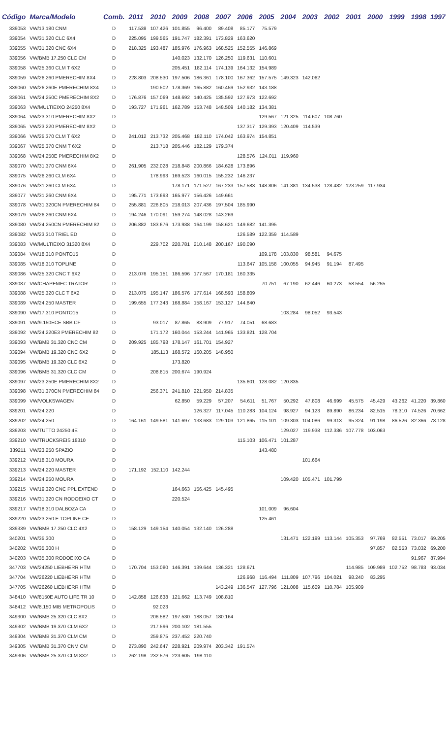| Código | Marca/Modelo | Comb. | 2011 | 2010 | 2009 | 2008 | 2007 | 2006 | 2005 | 2004 | 2003 | 2002 | 2001 | 2000 | 1999 | 1998 | 1997 |
| --- | --- | --- | --- | --- | --- | --- | --- | --- | --- | --- | --- | --- | --- | --- | --- | --- | --- |
| 339053 | VW/13.180 CNM | D | 117.538 | 107.426 | 101.855 | 96.400 | 89.408 | 85.177 | 75.579 | | | | | | | | |
| 339054 | VW/31.320 CLC 6X4 | D | 225.095 | 199.565 | 191.747 | 182.391 | 173.829 | 163.620 | | | | | | | | | |
| 339055 | VW/31.320 CNC 6X4 | D | 218.325 | 193.487 | 185.976 | 176.963 | 168.525 | 152.555 | 146.869 | | | | | | | | |
| 339056 | VW/BMB 17.250 CLC CM | D | | | 140.023 | 132.170 | 126.250 | 119.631 | 110.601 | | | | | | | | |
| 339058 | VW/25.360 CLM T 6X2 | D | | | 205.451 | 182.114 | 174.139 | 164.132 | 154.989 | | | | | | | | |
| 339059 | VW/26.260 PMERECHIM 8X4 | D | 228.803 | 208.530 | 197.506 | 186.361 | 178.100 | 167.362 | 157.575 | 149.323 | 142.062 | | | | | | |
| 339060 | VW/26.260E PMERECHIM 8X4 | D | | 190.502 | 178.369 | 165.882 | 160.459 | 152.932 | 143.188 | | | | | | | | |
| 339061 | VW/24.250C PMERECHIM 8X2 | D | 176.876 | 157.069 | 148.692 | 140.425 | 135.592 | 127.973 | 122.692 | | | | | | | | |
| 339063 | VW/MULTIEIXO 24250 8X4 | D | 193.727 | 171.961 | 162.789 | 153.748 | 148.509 | 140.182 | 134.381 | | | | | | | | |
| 339064 | VW/23.310 PMERECHIM 8X2 | D | | | | | | | 129.567 | 121.325 | 114.607 | 108.760 | | | | | |
| 339065 | VW/23.220 PMERECHIM 8X2 | D | | | | | | 137.317 | 129.393 | 120.409 | 114.539 | | | | | | |
| 339066 | VW/25.370 CLM T 6X2 | D | 241.012 | 213.732 | 205.468 | 182.110 | 174.042 | 163.974 | 154.851 | | | | | | | | |
| 339067 | VW/25.370 CNM T 6X2 | D | | 213.718 | 205.446 | 182.129 | 179.374 | | | | | | | | | | |
| 339068 | VW/24.250E PMERECHIM 8X2 | D | | | | | | 128.576 | 124.011 | 119.960 | | | | | | | |
| 339070 | VW/31.370 CNM 6X4 | D | 261.905 | 232.028 | 218.848 | 200.866 | 184.628 | 173.896 | | | | | | | | | |
| 339075 | VW/26.260 CLM 6X4 | D | | 178.993 | 169.523 | 160.015 | 155.232 | 146.237 | | | | | | | | | |
| 339076 | VW/31.260 CLM 6X4 | D | | | 178.171 | 171.527 | 167.233 | 157.583 | 148.806 | 141.381 | 134.538 | 128.482 | 123.259 | 117.934 | | | |
| 339077 | VW/31.260 CNM 6X4 | D | 195.771 | 173.693 | 165.977 | 156.426 | 149.661 | | | | | | | | | | |
| 339078 | VW/31.320CN PMERECHIM 84 | D | 255.881 | 226.805 | 218.013 | 207.436 | 197.504 | 185.990 | | | | | | | | | |
| 339079 | VW/26.260 CNM 6X4 | D | 194.246 | 170.091 | 159.274 | 148.028 | 143.269 | | | | | | | | | | |
| 339080 | VW/24.250CN PMERECHIM 82 | D | 206.882 | 183.676 | 173.938 | 164.199 | 158.621 | 149.682 | 141.395 | | | | | | | | |
| 339082 | VW/23.310 TRIEL ED | D | | | | | | 126.589 | 122.359 | 114.589 | | | | | | | |
| 339083 | VW/MULTIEIXO 31320 8X4 | D | | 229.702 | 220.781 | 210.148 | 200.167 | 190.090 | | | | | | | | | |
| 339084 | VW/18.310 PONTO15 | D | | | | | | | 109.178 | 103.830 | 98.581 | 94.675 | | | | | |
| 339085 | VW/18.310 TOPLINE | D | | | | | | 113.647 | 105.158 | 100.055 | 94.945 | 91.194 | 87.495 | | | | |
| 339086 | VW/25.320 CNC T 6X2 | D | 213.076 | 195.151 | 186.596 | 177.567 | 170.181 | 160.335 | | | | | | | | | |
| 339087 | VW/CHAPEMEC TRATOR | D | | | | | | | 70.751 | 67.190 | 62.446 | 60.273 | 58.554 | 56.255 | | | |
| 339088 | VW/25.320 CLC T 6X2 | D | 213.075 | 195.147 | 186.576 | 177.614 | 168.593 | 158.809 | | | | | | | | | |
| 339089 | VW/24.250 MASTER | D | 199.655 | 177.343 | 168.884 | 158.167 | 153.127 | 144.840 | | | | | | | | | |
| 339090 | VW/17.310 PONTO15 | D | | | | | | | | 103.284 | 98.052 | 93.543 | | | | | |
| 339091 | VW/9.150ECE SBB CF | D | | 93.017 | 87.865 | 83.909 | 77.917 | 74.051 | 68.683 | | | | | | | | |
| 339092 | VW/24.220E3 PMERECHIM 82 | D | | 171.172 | 160.044 | 153.244 | 141.965 | 133.821 | 128.704 | | | | | | | | |
| 339093 | VW/BMB 31.320 CNC CM | D | 209.925 | 185.798 | 178.147 | 161.701 | 154.927 | | | | | | | | | | |
| 339094 | VW/BMB 19.320 CNC 6X2 | D | | 185.113 | 168.572 | 160.205 | 148.950 | | | | | | | | | | |
| 339095 | VW/BMB 19.320 CLC 6X2 | D | | | 173.820 | | | | | | | | | | | | |
| 339096 | VW/BMB 31.320 CLC CM | D | | 208.815 | 200.674 | 190.924 | | | | | | | | | | | |
| 339097 | VW/23.250E PMERECHIM 8X2 | D | | | | | | 135.601 | 128.082 | 120.835 | | | | | | | |
| 339098 | VW/31.370CN PMERECHIM 84 | D | | 256.371 | 241.810 | 221.950 | 214.835 | | | | | | | | | | |
| 339099 | VW/VOLKSWAGEN | D | | | 62.850 | 59.229 | 57.207 | 54.611 | 51.767 | 50.292 | 47.808 | 46.699 | 45.575 | 45.429 | 43.262 | 41.220 | 39.860 |
| 339201 | VW/24.220 | D | | | | 126.327 | 117.045 | 110.283 | 104.124 | 98.927 | 94.123 | 89.890 | 86.234 | 82.515 | 78.310 | 74.526 | 70.662 |
| 339202 | VW/24.250 | D | 164.161 | 149.581 | 141.697 | 133.683 | 129.103 | 121.865 | 115.101 | 109.303 | 104.086 | 99.313 | 95.324 | 91.198 | 86.526 | 82.366 | 78.128 |
| 339203 | VW/TUTTO 24250 4E | D | | | | | | | | 129.027 | 119.938 | 112.336 | 107.778 | 103.063 | | | |
| 339210 | VW/TRUCKSREIS 18310 | D | | | | | | 115.103 | 106.471 | 101.287 | | | | | | | |
| 339211 | VW/23.250 SPAZIO | D | | | | | | | 143.480 | | | | | | | | |
| 339212 | VW/18.310 MOURA | D | | | | | | | | | 101.664 | | | | | | |
| 339213 | VW/24.220 MASTER | D | 171.192 | 152.110 | 142.244 | | | | | | | | | | | | |
| 339214 | VW/24.250 MOURA | D | | | | | | | | 109.420 | 105.471 | 101.799 | | | | | |
| 339215 | VW/19.320 CNC PPL EXTEND | D | | | 164.663 | 156.425 | 145.495 | | | | | | | | | | |
| 339216 | VW/31.320 CN RODOEIXO CT | D | | | 220.524 | | | | | | | | | | | | |
| 339217 | VW/18.310 DALBOZA CA | D | | | | | | | 101.009 | 96.604 | | | | | | | |
| 339220 | VW/23.250 E TOPLINE CE | D | | | | | | | 125.461 | | | | | | | | |
| 339339 | VW/BMB 17.250 CLC 4X2 | D | 158.129 | 149.154 | 140.054 | 132.140 | 126.288 | | | | | | | | | | |
| 340201 | VW/35.300 | D | | | | | | | | 131.471 | 122.199 | 113.144 | 105.353 | 97.769 | 82.551 | 73.017 | 69.205 |
| 340202 | VW/35.300 H | D | | | | | | | | | | | | 97.857 | 82.553 | 73.032 | 69.200 |
| 340203 | VW/35.300 RODOEIXO CA | D | | | | | | | | | | | | | | 91.967 | 87.994 |
| 347703 | VW/24250 LIEBHERR HTM | D | 170.704 | 153.080 | 146.391 | 139.644 | 136.321 | 128.671 | | | | | 114.985 | 109.989 | 102.752 | 98.783 | 93.034 |
| 347704 | VW/26220 LIEBHERR HTM | D | | | | | | 126.968 | 116.494 | 111.809 | 107.796 | 104.021 | 98.240 | 83.295 | | | |
| 347705 | VW/26260 LIEBHERR HTM | D | | | | | 143.249 | 136.547 | 127.796 | 121.008 | 115.609 | 110.784 | 105.909 | | | | |
| 348410 | VW/8150E AUTO LIFE TR 10 | D | 142.858 | 126.638 | 121.662 | 113.749 | 108.810 | | | | | | | | | | |
| 348412 | VW/8.150 MIB METROPOLIS | D | | 92.023 | | | | | | | | | | | | | |
| 349300 | VW/BMB 25.320 CLC 8X2 | D | | 206.582 | 197.530 | 188.057 | 180.164 | | | | | | | | | | |
| 349302 | VW/BMB 19.370 CLM 6X2 | D | | 217.596 | 200.102 | 181.555 | | | | | | | | | | | |
| 349304 | VW/BMB 31.370 CLM CM | D | | 259.875 | 237.452 | 220.740 | | | | | | | | | | | |
| 349305 | VW/BMB 31.370 CNM CM | D | 273.890 | 242.647 | 228.921 | 209.974 | 203.342 | 191.574 | | | | | | | | | |
| 349306 | VW/BMB 25.370 CLM 8X2 | D | 262.198 | 232.576 | 223.605 | 198.110 | | | | | | | | | | | |